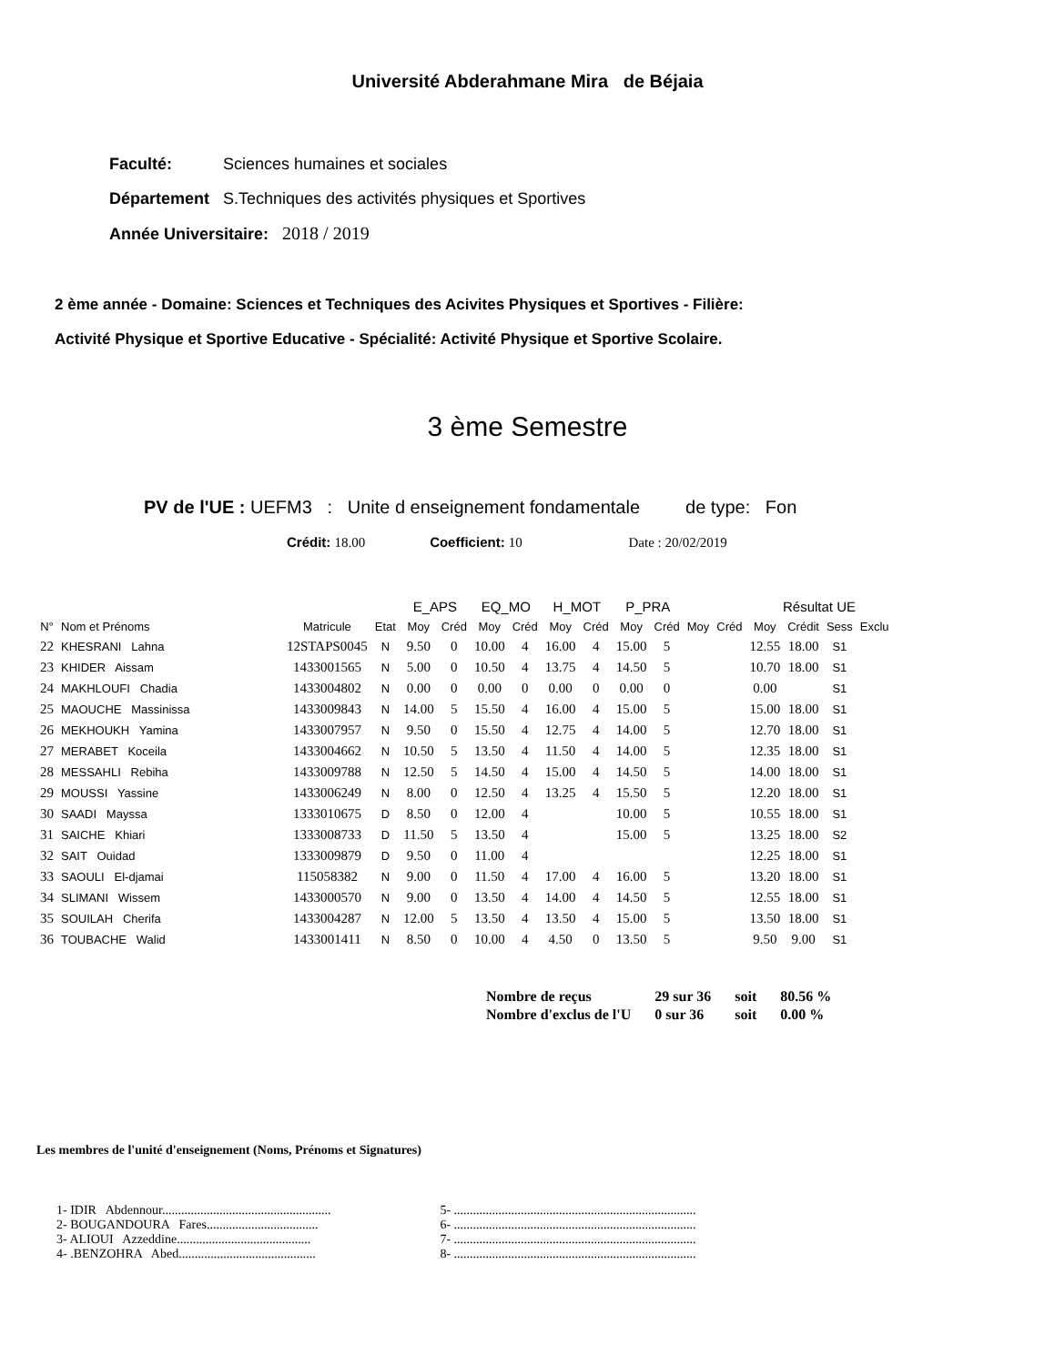Université Abderahmane Mira de Béjaia
Faculté: Sciences humaines et sociales
Département S.Techniques des activités physiques et Sportives
Année Universitaire: 2018 / 2019
2 ème année - Domaine: Sciences et Techniques des Acivites Physiques et Sportives - Filière:
Activité Physique et Sportive Educative - Spécialité: Activité Physique et Sportive Scolaire.
3 ème Semestre
PV de l'UE : UEFM3 : Unite d enseignement fondamentale de type: Fon
Crédit: 18.00 Coefficient: 10 Date : 20/02/2019
| | | | | E_APS | | EQ_MO | | H_MOT | | P_PRA | | | | Résultat UE | | | |
| --- | --- | --- | --- | --- | --- | --- | --- | --- | --- | --- | --- | --- | --- | --- | --- | --- | --- |
| N° | Nom et Prénoms | Matricule | Etat | Moy | Créd | Moy | Créd | Moy | Créd | Moy | Créd | Moy | Créd | Moy | Crédit | Sess | Exclu |
| 22 | KHESRANI Lahna | 12STAPS0045 | N | 9.50 | 0 | 10.00 | 4 | 16.00 | 4 | 15.00 | 5 | | | 12.55 | 18.00 | S1 | |
| 23 | KHIDER Aissam | 1433001565 | N | 5.00 | 0 | 10.50 | 4 | 13.75 | 4 | 14.50 | 5 | | | 10.70 | 18.00 | S1 | |
| 24 | MAKHLOUFI Chadia | 1433004802 | N | 0.00 | 0 | 0.00 | 0 | 0.00 | 0 | 0.00 | 0 | | | 0.00 | | S1 | |
| 25 | MAOUCHE Massinissa | 1433009843 | N | 14.00 | 5 | 15.50 | 4 | 16.00 | 4 | 15.00 | 5 | | | 15.00 | 18.00 | S1 | |
| 26 | MEKHOUKH Yamina | 1433007957 | N | 9.50 | 0 | 15.50 | 4 | 12.75 | 4 | 14.00 | 5 | | | 12.70 | 18.00 | S1 | |
| 27 | MERABET Koceila | 1433004662 | N | 10.50 | 5 | 13.50 | 4 | 11.50 | 4 | 14.00 | 5 | | | 12.35 | 18.00 | S1 | |
| 28 | MESSAHLI Rebiha | 1433009788 | N | 12.50 | 5 | 14.50 | 4 | 15.00 | 4 | 14.50 | 5 | | | 14.00 | 18.00 | S1 | |
| 29 | MOUSSI Yassine | 1433006249 | N | 8.00 | 0 | 12.50 | 4 | 13.25 | 4 | 15.50 | 5 | | | 12.20 | 18.00 | S1 | |
| 30 | SAADI Mayssa | 1333010675 | D | 8.50 | 0 | 12.00 | 4 | | | 10.00 | 5 | | | 10.55 | 18.00 | S1 | |
| 31 | SAICHE Khiari | 1333008733 | D | 11.50 | 5 | 13.50 | 4 | | | 15.00 | 5 | | | 13.25 | 18.00 | S2 | |
| 32 | SAIT Ouidad | 1333009879 | D | 9.50 | 0 | 11.00 | 4 | | | | | | | 12.25 | 18.00 | S1 | |
| 33 | SAOULI El-djamai | 115058382 | N | 9.00 | 0 | 11.50 | 4 | 17.00 | 4 | 16.00 | 5 | | | 13.20 | 18.00 | S1 | |
| 34 | SLIMANI Wissem | 1433000570 | N | 9.00 | 0 | 13.50 | 4 | 14.00 | 4 | 14.50 | 5 | | | 12.55 | 18.00 | S1 | |
| 35 | SOUILAH Cherifa | 1433004287 | N | 12.00 | 5 | 13.50 | 4 | 13.50 | 4 | 15.00 | 5 | | | 13.50 | 18.00 | S1 | |
| 36 | TOUBACHE Walid | 1433001411 | N | 8.50 | 0 | 10.00 | 4 | 4.50 | 0 | 13.50 | 5 | | | 9.50 | 9.00 | S1 | |
| Nombre de reçus | 29 sur 36 | soit | 80.56 % |
| Nombre d'exclus de l'U | 0 sur 36 | soit | 0.00 % |
Les membres de l'unité d'enseignement (Noms, Prénoms et Signatures)
1- IDIR Abdennour.....................................................
2- BOUGANDOURA Fares...................................
3- ALIOUI Azzeddine..........................................
4- .BENZOHRA Abed...........................................
5- ............................................................................
6- ............................................................................
7- ............................................................................
8- ............................................................................